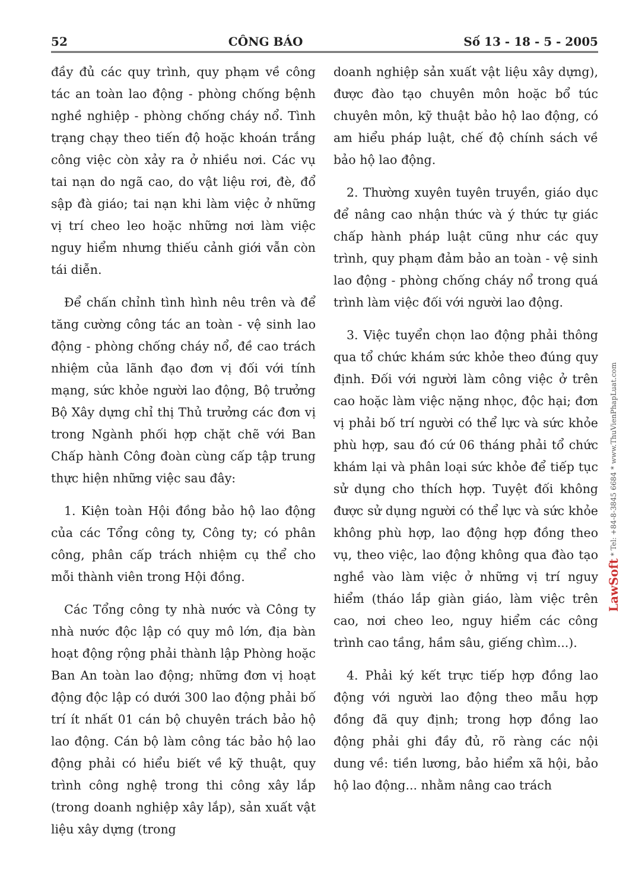52 CÔNG BÁO Số 13 - 18 - 5 - 2005
đầy đủ các quy trình, quy phạm về công tác an toàn lao động - phòng chống bệnh nghề nghiệp - phòng chống cháy nổ. Tình trạng chạy theo tiến độ hoặc khoán trắng công việc còn xảy ra ở nhiều nơi. Các vụ tai nạn do ngã cao, do vật liệu rơi, đè, đổ sập đà giáo; tai nạn khi làm việc ở những vị trí cheo leo hoặc những nơi làm việc nguy hiểm nhưng thiếu cảnh giới vẫn còn tái diễn.
Để chấn chỉnh tình hình nêu trên và để tăng cường công tác an toàn - vệ sinh lao động - phòng chống cháy nổ, đề cao trách nhiệm của lãnh đạo đơn vị đối với tính mạng, sức khỏe người lao động, Bộ trưởng Bộ Xây dựng chỉ thị Thủ trưởng các đơn vị trong Ngành phối hợp chặt chẽ với Ban Chấp hành Công đoàn cùng cấp tập trung thực hiện những việc sau đây:
1. Kiện toàn Hội đồng bảo hộ lao động của các Tổng công ty, Công ty; có phân công, phân cấp trách nhiệm cụ thể cho mỗi thành viên trong Hội đồng.
Các Tổng công ty nhà nước và Công ty nhà nước độc lập có quy mô lớn, địa bàn hoạt động rộng phải thành lập Phòng hoặc Ban An toàn lao động; những đơn vị hoạt động độc lập có dưới 300 lao động phải bố trí ít nhất 01 cán bộ chuyên trách bảo hộ lao động. Cán bộ làm công tác bảo hộ lao động phải có hiểu biết về kỹ thuật, quy trình công nghệ trong thi công xây lắp (trong doanh nghiệp xây lắp), sản xuất vật liệu xây dựng (trong
doanh nghiệp sản xuất vật liệu xây dựng), được đào tạo chuyên môn hoặc bổ túc chuyên môn, kỹ thuật bảo hộ lao động, có am hiểu pháp luật, chế độ chính sách về bảo hộ lao động.
2. Thường xuyên tuyên truyền, giáo dục để nâng cao nhận thức và ý thức tự giác chấp hành pháp luật cũng như các quy trình, quy phạm đảm bảo an toàn - vệ sinh lao động - phòng chống cháy nổ trong quá trình làm việc đối với người lao động.
3. Việc tuyển chọn lao động phải thông qua tổ chức khám sức khỏe theo đúng quy định. Đối với người làm công việc ở trên cao hoặc làm việc nặng nhọc, độc hại; đơn vị phải bố trí người có thể lực và sức khỏe phù hợp, sau đó cứ 06 tháng phải tổ chức khám lại và phân loại sức khỏe để tiếp tục sử dụng cho thích hợp. Tuyệt đối không được sử dụng người có thể lực và sức khỏe không phù hợp, lao động hợp đồng theo vụ, theo việc, lao động không qua đào tạo nghề vào làm việc ở những vị trí nguy hiểm (tháo lắp giàn giáo, làm việc trên cao, nơi cheo leo, nguy hiểm các công trình cao tầng, hầm sâu, giếng chìm...).
4. Phải ký kết trực tiếp hợp đồng lao động với người lao động theo mẫu hợp đồng đã quy định; trong hợp đồng lao động phải ghi đầy đủ, rõ ràng các nội dung về: tiền lương, bảo hiểm xã hội, bảo hộ lao động... nhằm nâng cao trách
LawSoft * Tel: +84-8-3845 6684 * www.ThuVienPhapLuat.com